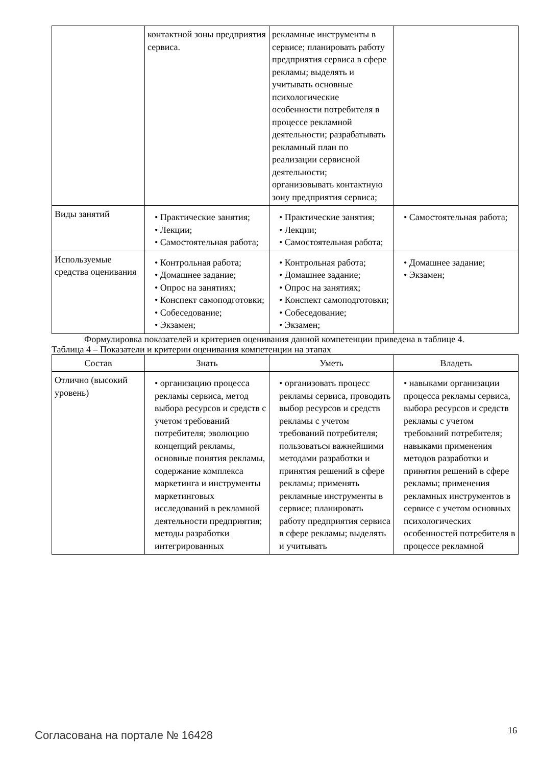| | контактной зоны предприятия сервиса. | рекламные инструменты в сервисе; планировать работу предприятия сервиса в сфере рекламы; выделять и учитывать основные психологические особенности потребителя в процессе рекламной деятельности; разрабатывать рекламный план по реализации сервисной деятельности; организовывать контактную зону предприятия сервиса; | |
| Виды занятий | • Практические занятия; • Лекции; • Самостоятельная работа; | • Практические занятия; • Лекции; • Самостоятельная работа; | • Самостоятельная работа; |
| Используемые средства оценивания | • Контрольная работа; • Домашнее задание; • Опрос на занятиях; • Конспект самоподготовки; • Собеседование; • Экзамен; | • Контрольная работа; • Домашнее задание; • Опрос на занятиях; • Конспект самоподготовки; • Собеседование; • Экзамен; | • Домашнее задание; • Экзамен; |
Формулировка показателей и критериев оценивания данной компетенции приведена в таблице 4.
Таблица 4 – Показатели и критерии оценивания компетенции на этапах
| Состав | Знать | Уметь | Владеть |
| --- | --- | --- | --- |
| Отлично (высокий уровень) | • организацию процесса рекламы сервиса, метод выбора ресурсов и средств с учетом требований потребителя; эволюцию концепций рекламы, основные понятия рекламы, содержание комплекса маркетинга и инструменты маркетинговых исследований в рекламной деятельности предприятия; методы разработки интегрированных | • организовать процесс рекламы сервиса, проводить выбор ресурсов и средств рекламы с учетом требований потребителя; пользоваться важнейшими методами разработки и принятия решений в сфере рекламы; применять рекламные инструменты в сервисе; планировать работу предприятия сервиса в сфере рекламы; выделять и учитывать | • навыками организации процесса рекламы сервиса, выбора ресурсов и средств рекламы с учетом требований потребителя; навыками применения методов разработки и принятия решений в сфере рекламы; применения рекламных инструментов в сервисе с учетом основных психологических особенностей потребителя в процессе рекламной |
Согласована на портале № 16428 16